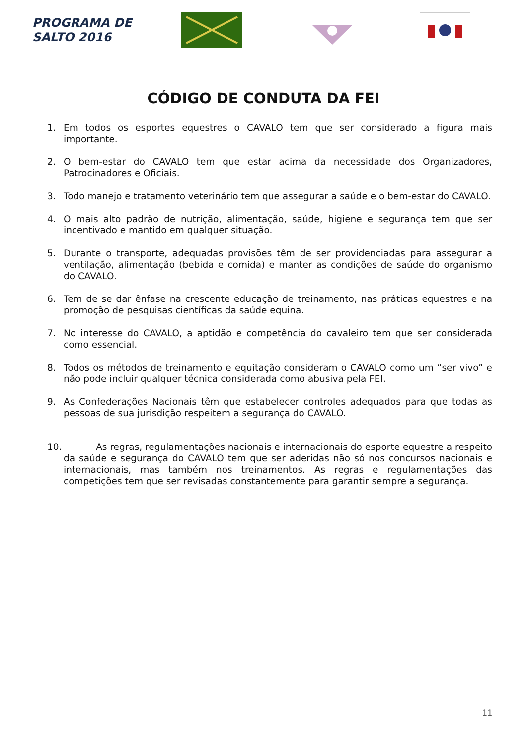PROGRAMA DE
SALTO 2016
CÓDIGO DE CONDUTA DA FEI
1. Em todos os esportes equestres o CAVALO tem que ser considerado a figura mais importante.
2. O bem-estar do CAVALO tem que estar acima da necessidade dos Organizadores, Patrocinadores e Oficiais.
3. Todo manejo e tratamento veterinário tem que assegurar a saúde e o bem-estar do CAVALO.
4. O mais alto padrão de nutrição, alimentação, saúde, higiene e segurança tem que ser incentivado e mantido em qualquer situação.
5. Durante o transporte, adequadas provisões têm de ser providenciadas para assegurar a ventilação, alimentação (bebida e comida) e manter as condições de saúde do organismo do CAVALO.
6. Tem de se dar ênfase na crescente educação de treinamento, nas práticas equestres e na promoção de pesquisas científicas da saúde equina.
7. No interesse do CAVALO, a aptidão e competência do cavaleiro tem que ser considerada como essencial.
8. Todos os métodos de treinamento e equitação consideram o CAVALO como um “ser vivo” e não pode incluir qualquer técnica considerada como abusiva pela FEI.
9. As Confederações Nacionais têm que estabelecer controles adequados para que todas as pessoas de sua jurisdição respeitem a segurança do CAVALO.
10. As regras, regulamentações nacionais e internacionais do esporte equestre a respeito da saúde e segurança do CAVALO tem que ser aderidas não só nos concursos nacionais e internacionais, mas também nos treinamentos. As regras e regulamentações das competições tem que ser revisadas constantemente para garantir sempre a segurança.
11